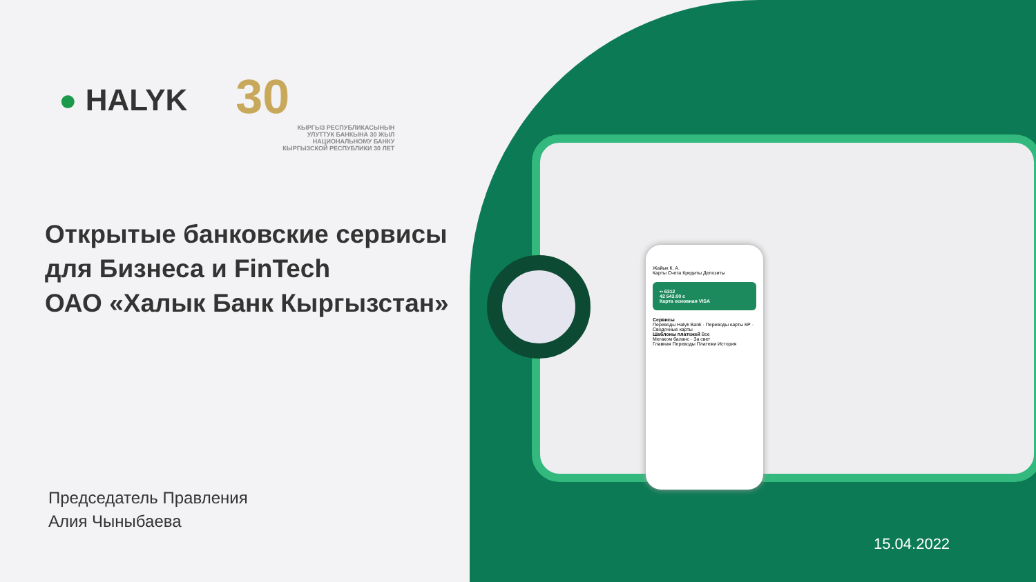Жайык К. А.
Карты Счета Кредиты Депозиты
•• 6312
42 543.00 с
Карта основная VISA
Сервисы
Переводы Halyk Bank · Переводы карты КР · Сводочные карты
Шаблоны платежей Все
Мегаком баланс · За свет
Главная Переводы Платежи История
● HALYK
30
КЫРГЫЗ РЕСПУБЛИКАСЫНЫН
УЛУТТУК БАНКЫНА 30 ЖЫЛ
НАЦИОНАЛЬНОМУ БАНКУ
КЫРГЫЗСКОЙ РЕСПУБЛИКИ 30 ЛЕТ
Открытые банковские сервисы
для Бизнеса и FinTech
ОАО «Халык Банк Кыргызстан»
Председатель Правления
Алия Чыныбаева
15.04.2022